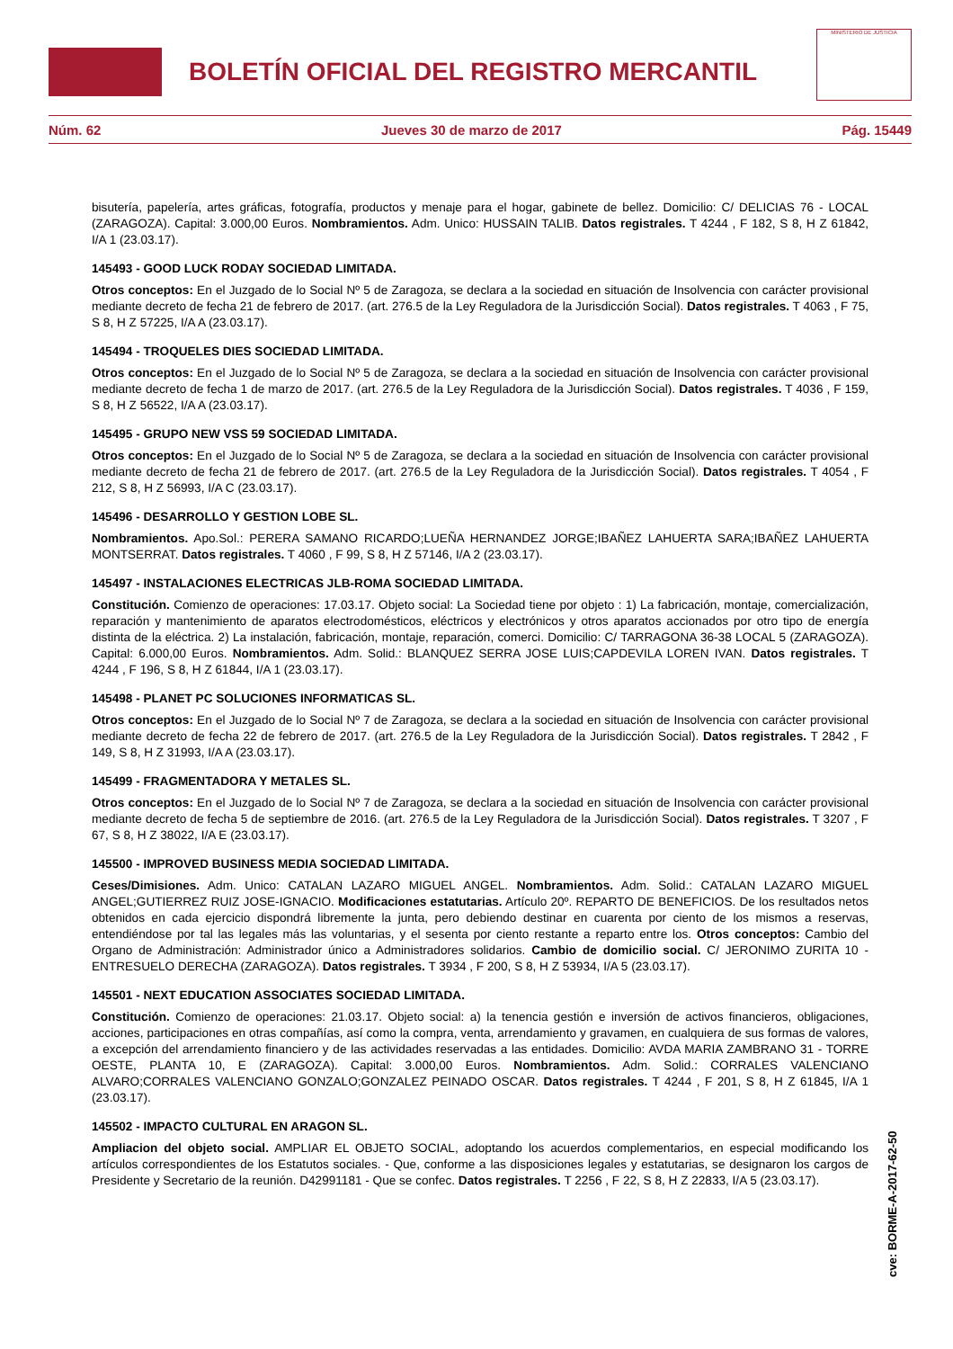BOLETÍN OFICIAL DEL REGISTRO MERCANTIL
MINISTERIO DE JUSTICIA
Núm. 62 Jueves 30 de marzo de 2017 Pág. 15449
bisutería, papelería, artes gráficas, fotografía, productos y menaje para el hogar, gabinete de bellez. Domicilio: C/ DELICIAS 76 - LOCAL (ZARAGOZA). Capital: 3.000,00 Euros. Nombramientos. Adm. Unico: HUSSAIN TALIB. Datos registrales. T 4244 , F 182, S 8, H Z 61842, I/A 1 (23.03.17).
145493 - GOOD LUCK RODAY SOCIEDAD LIMITADA.
Otros conceptos: En el Juzgado de lo Social Nº 5 de Zaragoza, se declara a la sociedad en situación de Insolvencia con carácter provisional mediante decreto de fecha 21 de febrero de 2017. (art. 276.5 de la Ley Reguladora de la Jurisdicción Social). Datos registrales. T 4063 , F 75, S 8, H Z 57225, I/A A (23.03.17).
145494 - TROQUELES DIES SOCIEDAD LIMITADA.
Otros conceptos: En el Juzgado de lo Social Nº 5 de Zaragoza, se declara a la sociedad en situación de Insolvencia con carácter provisional mediante decreto de fecha 1 de marzo de 2017. (art. 276.5 de la Ley Reguladora de la Jurisdicción Social). Datos registrales. T 4036 , F 159, S 8, H Z 56522, I/A A (23.03.17).
145495 - GRUPO NEW VSS 59 SOCIEDAD LIMITADA.
Otros conceptos: En el Juzgado de lo Social Nº 5 de Zaragoza, se declara a la sociedad en situación de Insolvencia con carácter provisional mediante decreto de fecha 21 de febrero de 2017. (art. 276.5 de la Ley Reguladora de la Jurisdicción Social). Datos registrales. T 4054 , F 212, S 8, H Z 56993, I/A C (23.03.17).
145496 - DESARROLLO Y GESTION LOBE SL.
Nombramientos. Apo.Sol.: PERERA SAMANO RICARDO;LUEÑA HERNANDEZ JORGE;IBAÑEZ LAHUERTA SARA;IBAÑEZ LAHUERTA MONTSERRAT. Datos registrales. T 4060 , F 99, S 8, H Z 57146, I/A 2 (23.03.17).
145497 - INSTALACIONES ELECTRICAS JLB-ROMA SOCIEDAD LIMITADA.
Constitución. Comienzo de operaciones: 17.03.17. Objeto social: La Sociedad tiene por objeto : 1) La fabricación, montaje, comercialización, reparación y mantenimiento de aparatos electrodomésticos, eléctricos y electrónicos y otros aparatos accionados por otro tipo de energía distinta de la eléctrica. 2) La instalación, fabricación, montaje, reparación, comerci. Domicilio: C/ TARRAGONA 36-38 LOCAL 5 (ZARAGOZA). Capital: 6.000,00 Euros. Nombramientos. Adm. Solid.: BLANQUEZ SERRA JOSE LUIS;CAPDEVILA LOREN IVAN. Datos registrales. T 4244 , F 196, S 8, H Z 61844, I/A 1 (23.03.17).
145498 - PLANET PC SOLUCIONES INFORMATICAS SL.
Otros conceptos: En el Juzgado de lo Social Nº 7 de Zaragoza, se declara a la sociedad en situación de Insolvencia con carácter provisional mediante decreto de fecha 22 de febrero de 2017. (art. 276.5 de la Ley Reguladora de la Jurisdicción Social). Datos registrales. T 2842 , F 149, S 8, H Z 31993, I/A A (23.03.17).
145499 - FRAGMENTADORA Y METALES SL.
Otros conceptos: En el Juzgado de lo Social Nº 7 de Zaragoza, se declara a la sociedad en situación de Insolvencia con carácter provisional mediante decreto de fecha 5 de septiembre de 2016. (art. 276.5 de la Ley Reguladora de la Jurisdicción Social). Datos registrales. T 3207 , F 67, S 8, H Z 38022, I/A E (23.03.17).
145500 - IMPROVED BUSINESS MEDIA SOCIEDAD LIMITADA.
Ceses/Dimisiones. Adm. Unico: CATALAN LAZARO MIGUEL ANGEL. Nombramientos. Adm. Solid.: CATALAN LAZARO MIGUEL ANGEL;GUTIERREZ RUIZ JOSE-IGNACIO. Modificaciones estatutarias. Artículo 20º. REPARTO DE BENEFICIOS. De los resultados netos obtenidos en cada ejercicio dispondrá libremente la junta, pero debiendo destinar en cuarenta por ciento de los mismos a reservas, entendiéndose por tal las legales más las voluntarias, y el sesenta por ciento restante a reparto entre los. Otros conceptos: Cambio del Organo de Administración: Administrador único a Administradores solidarios. Cambio de domicilio social. C/ JERONIMO ZURITA 10 - ENTRESUELO DERECHA (ZARAGOZA). Datos registrales. T 3934 , F 200, S 8, H Z 53934, I/A 5 (23.03.17).
145501 - NEXT EDUCATION ASSOCIATES SOCIEDAD LIMITADA.
Constitución. Comienzo de operaciones: 21.03.17. Objeto social: a) la tenencia gestión e inversión de activos financieros, obligaciones, acciones, participaciones en otras compañías, así como la compra, venta, arrendamiento y gravamen, en cualquiera de sus formas de valores, a excepción del arrendamiento financiero y de las actividades reservadas a las entidades. Domicilio: AVDA MARIA ZAMBRANO 31 - TORRE OESTE, PLANTA 10, E (ZARAGOZA). Capital: 3.000,00 Euros. Nombramientos. Adm. Solid.: CORRALES VALENCIANO ALVARO;CORRALES VALENCIANO GONZALO;GONZALEZ PEINADO OSCAR. Datos registrales. T 4244 , F 201, S 8, H Z 61845, I/A 1 (23.03.17).
145502 - IMPACTO CULTURAL EN ARAGON SL.
Ampliacion del objeto social. AMPLIAR EL OBJETO SOCIAL, adoptando los acuerdos complementarios, en especial modificando los artículos correspondientes de los Estatutos sociales. - Que, conforme a las disposiciones legales y estatutarias, se designaron los cargos de Presidente y Secretario de la reunión. D42991181 - Que se confec. Datos registrales. T 2256 , F 22, S 8, H Z 22833, I/A 5 (23.03.17).
cve: BORME-A-2017-62-50